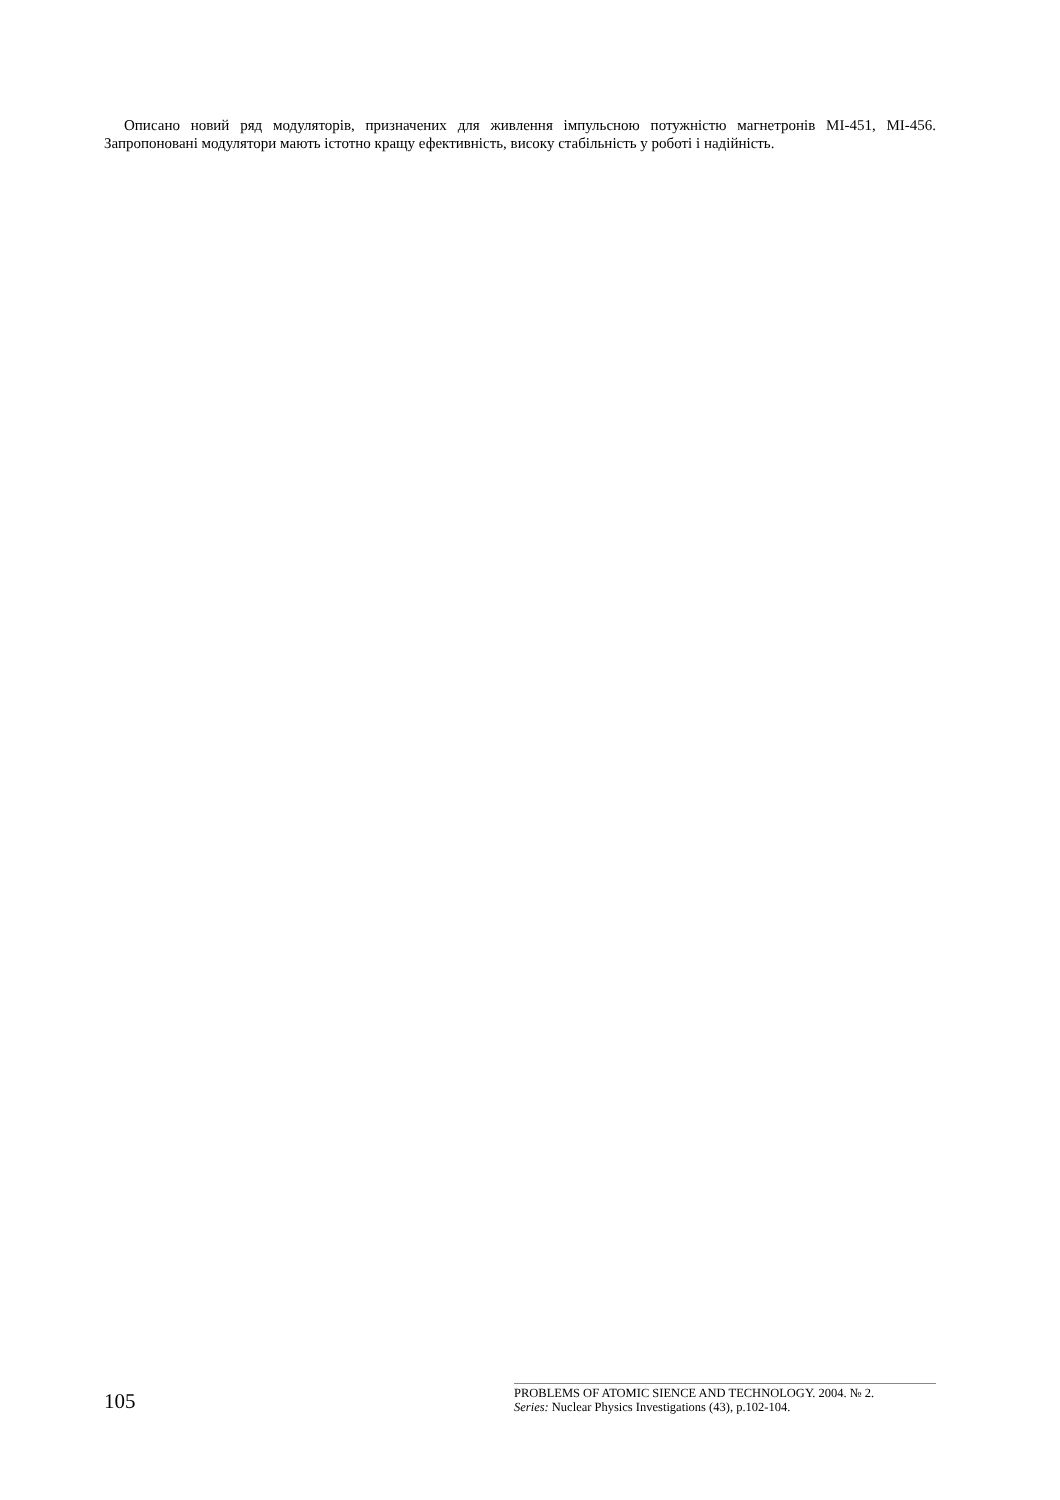Описано новий ряд модуляторів, призначених для живлення імпульсною потужністю магнетронів МІ-451, МІ-456. Запропоновані модулятори мають істотно кращу ефективність, високу стабільність у роботі і надійність.
105
PROBLEMS OF ATOMIC SIENCE AND TECHNOLOGY. 2004. № 2.
Series: Nuclear Physics Investigations (43), p.102-104.